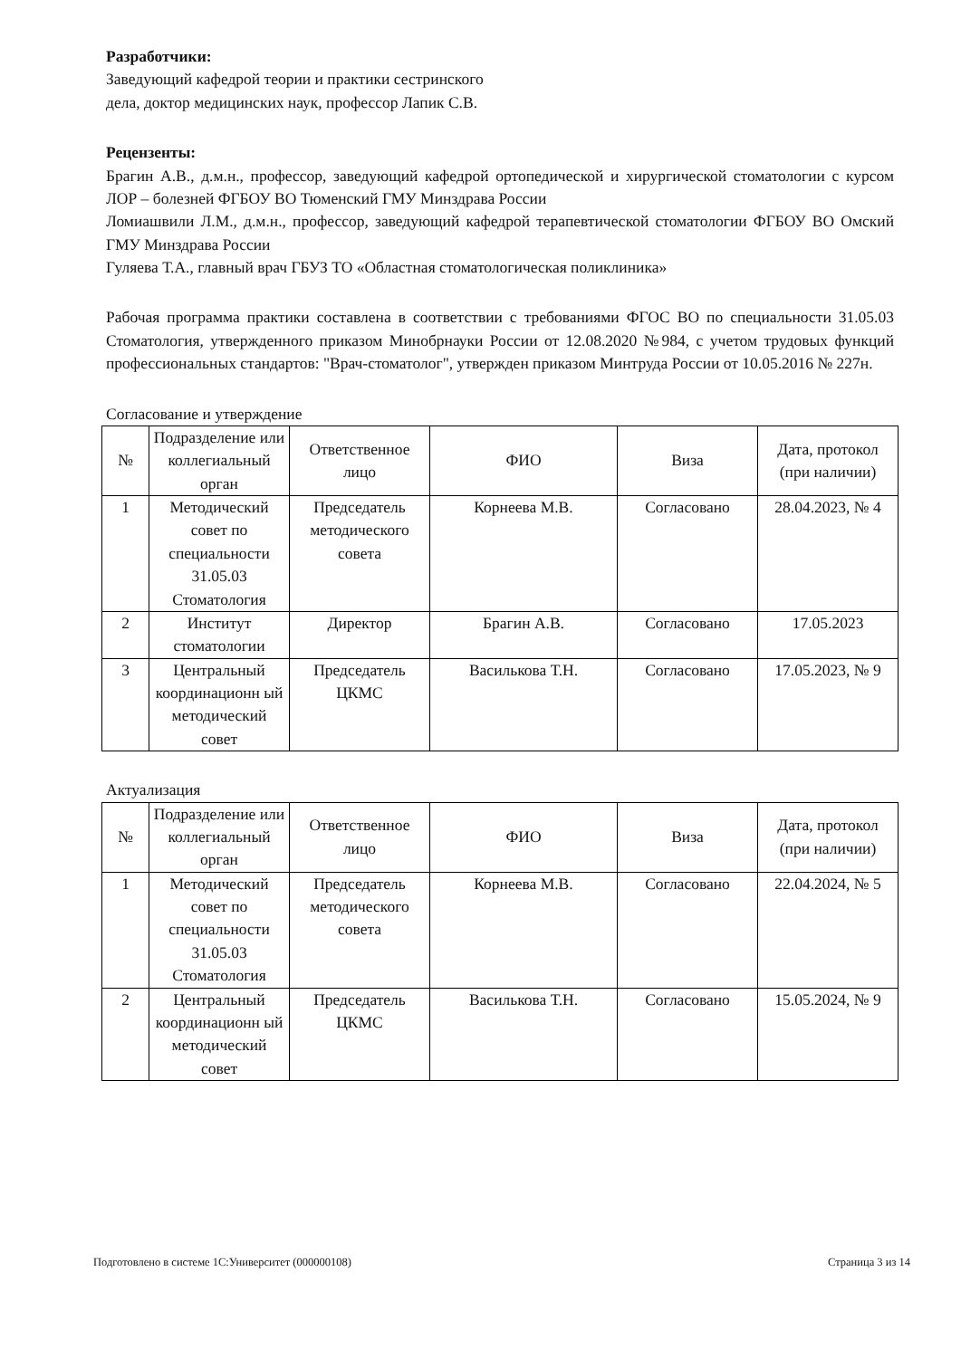Разработчики:
Заведующий кафедрой теории и практики сестринского
дела, доктор медицинских наук, профессор Лапик С.В.
Рецензенты:
Брагин А.В., д.м.н., профессор, заведующий кафедрой ортопедической и хирургической стоматологии с курсом ЛОР – болезней ФГБОУ ВО Тюменский ГМУ Минздрава России
Ломиашвили Л.М., д.м.н., профессор, заведующий кафедрой терапевтической стоматологии ФГБОУ ВО Омский ГМУ Минздрава России
Гуляева Т.А., главный врач ГБУЗ ТО «Областная стоматологическая поликлиника»
Рабочая программа практики составлена в соответствии с требованиями ФГОС ВО по специальности 31.05.03 Стоматология, утвержденного приказом Минобрнауки России от 12.08.2020 №984, с учетом трудовых функций профессиональных стандартов: "Врач-стоматолог", утвержден приказом Минтруда России от 10.05.2016 № 227н.
Согласование и утверждение
| № | Подразделение или коллегиальный орган | Ответственное лицо | ФИО | Виза | Дата, протокол (при наличии) |
| --- | --- | --- | --- | --- | --- |
| 1 | Методический совет по специальности 31.05.03 Стоматология | Председатель методического совета | Корнеева М.В. | Согласовано | 28.04.2023, № 4 |
| 2 | Институт стоматологии | Директор | Брагин А.В. | Согласовано | 17.05.2023 |
| 3 | Центральный координационн ый методический совет | Председатель ЦКМС | Василькова Т.Н. | Согласовано | 17.05.2023, № 9 |
Актуализация
| № | Подразделение или коллегиальный орган | Ответственное лицо | ФИО | Виза | Дата, протокол (при наличии) |
| --- | --- | --- | --- | --- | --- |
| 1 | Методический совет по специальности 31.05.03 Стоматология | Председатель методического совета | Корнеева М.В. | Согласовано | 22.04.2024, № 5 |
| 2 | Центральный координационн ый методический совет | Председатель ЦКМС | Василькова Т.Н. | Согласовано | 15.05.2024, № 9 |
Подготовлено в системе 1С:Университет (000000108) Страница 3 из 14